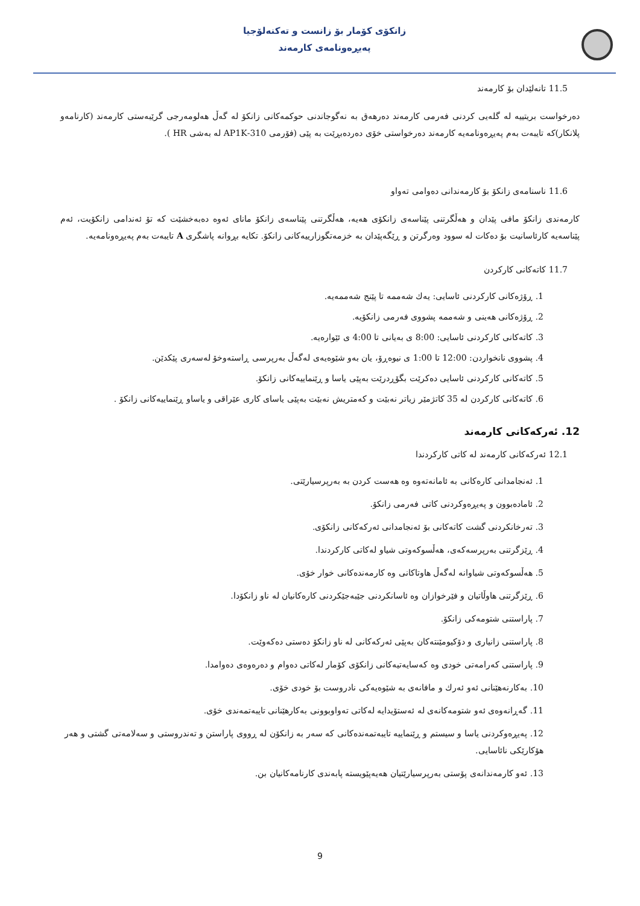زانکۆی کۆمار بۆ زانست و تەکنەلۆجیا
پەیڕەونامەی کارمەند
11.5 تانەلێدان بۆ کارمەند
دەرخواست بریتییە لە گلەیی کردنی فەرمی کارمەند دەرهەق بە نەگوجاندنی حوکمەکانی زانکۆ لە گەڵ هەلومەرجی گرێبەستی کارمەند (کارنامەو پلانکار)کە تایبەت بەم پەیڕەونامەیە کارمەند دەرخواستی خۆی دەردەبڕێت بە پێی (فۆرمی 310-AP1K لە بەشی HR ).
11.6 ناسنامەی زانکۆ بۆ کارمەندانی دەوامی تەواو
کارمەندی زانکۆ مافی پێدان و هەڵگرتنی پێناسەی زانکۆی هەیە، هەڵگرتنی پێناسەی زانکۆ مانای ئەوە دەبەخشێت کە تۆ ئەندامی زانکۆیت، ئەم پێناسەیە کارئاسانیت بۆ دەکات لە سوود وەرگرتن و ڕێگەپێدان بە خزمەتگوزارییەکانی زانکۆ. تکایە بڕوانە پاشگری A تایبەت بەم پەیڕەونامەیە.
11.7 کاتەکانی کارکردن
1. ڕۆژەکانی کارکردنی ئاسایی: یەك شەممە تا پێنج شەممەیە.
2. ڕۆژەکانی هەینی و شەممە پشووی فەرمی زانکۆیە.
3. کاتەکانی کارکردنی ئاسایی: 8:00 ی بەیانی تا 4:00 ی ئێوارەیە.
4. پشووی نانخواردن: 12:00 تا 1:00 ی نیوەڕۆ، یان بەو شێوەیەی لەگەڵ بەرپرسی ڕاستەوخۆ لەسەری پێکدێن.
5. کاتەکانی کارکردنی ئاسایی دەکرێت بگۆڕدرێت بەپێی یاسا و ڕێنماییەکانی زانکۆ.
6. کاتەکانی کارکردن لە 35 کاتژمێر زیاتر نەبێت و کەمتریش نەبێت بەپێی یاسای کاری عێراقی و یاساو ڕێنماییەکانی زانکۆ .
12. ئەرکەکانی کارمەند
12.1 ئەرکەکانی کارمەند لە کاتی کارکردندا
1. ئەنجامدانی کارەکانی بە ئامانەتەوە وە هەست کردن بە بەرپرسیارێتی.
2. ئامادەبوون و پەیڕەوکردنی کاتی فەرمی زانکۆ.
3. تەرخانکردنی گشت کاتەکانی بۆ ئەنجامدانی ئەرکەکانی زانکۆی.
4. ڕێزگرتنی بەرپرسەکەی، هەڵسوکەوتی شیاو لەکاتی کارکردندا.
5. هەڵسوکەوتی شیاوانە لەگەڵ هاوتاکانی وە کارمەندەکانی خوار خۆی.
6. ڕێزگرتنی هاوڵاتیان و فێرخوازان وە ئاسانکردنی جێبەجێکردنی کارەکانیان لە ناو زانکۆدا.
7. پاراستنی شتومەکی زانکۆ.
8. پاراستنی زانیاری و دۆکیومێنتەکان بەپێی ئەرکەکانی لە ناو زانکۆ دەستی دەکەوێت.
9. پاراستنی کەرامەتی خودی وە کەسایەتیەکانی زانکۆی کۆمار لەکاتی دەوام و دەرەوەی دەوامدا.
10. بەکارنەهێنانی ئەو ئەرك و مافانەی بە شێوەیەکی نادروست بۆ خودی خۆی.
11. گەڕانەوەی ئەو شتومەکانەی لە ئەستۆیدایە لەکاتی تەواوبوونی بەکارهێنانی تایبەتمەندی خۆی.
12. پەیڕەوکردنی یاسا و سیستم و ڕێنماییە تایبەتمەندەکانی کە سەر بە زانکۆن لە ڕووی پاراستن و تەندروستی و سەلامەتی گشتی و هەر هۆکارێکی نائاسایی.
13. ئەو کارمەندانەی پۆستی بەرپرسیارێتیان هەیەپێویستە پابەندی کارنامەکانیان بن.
9